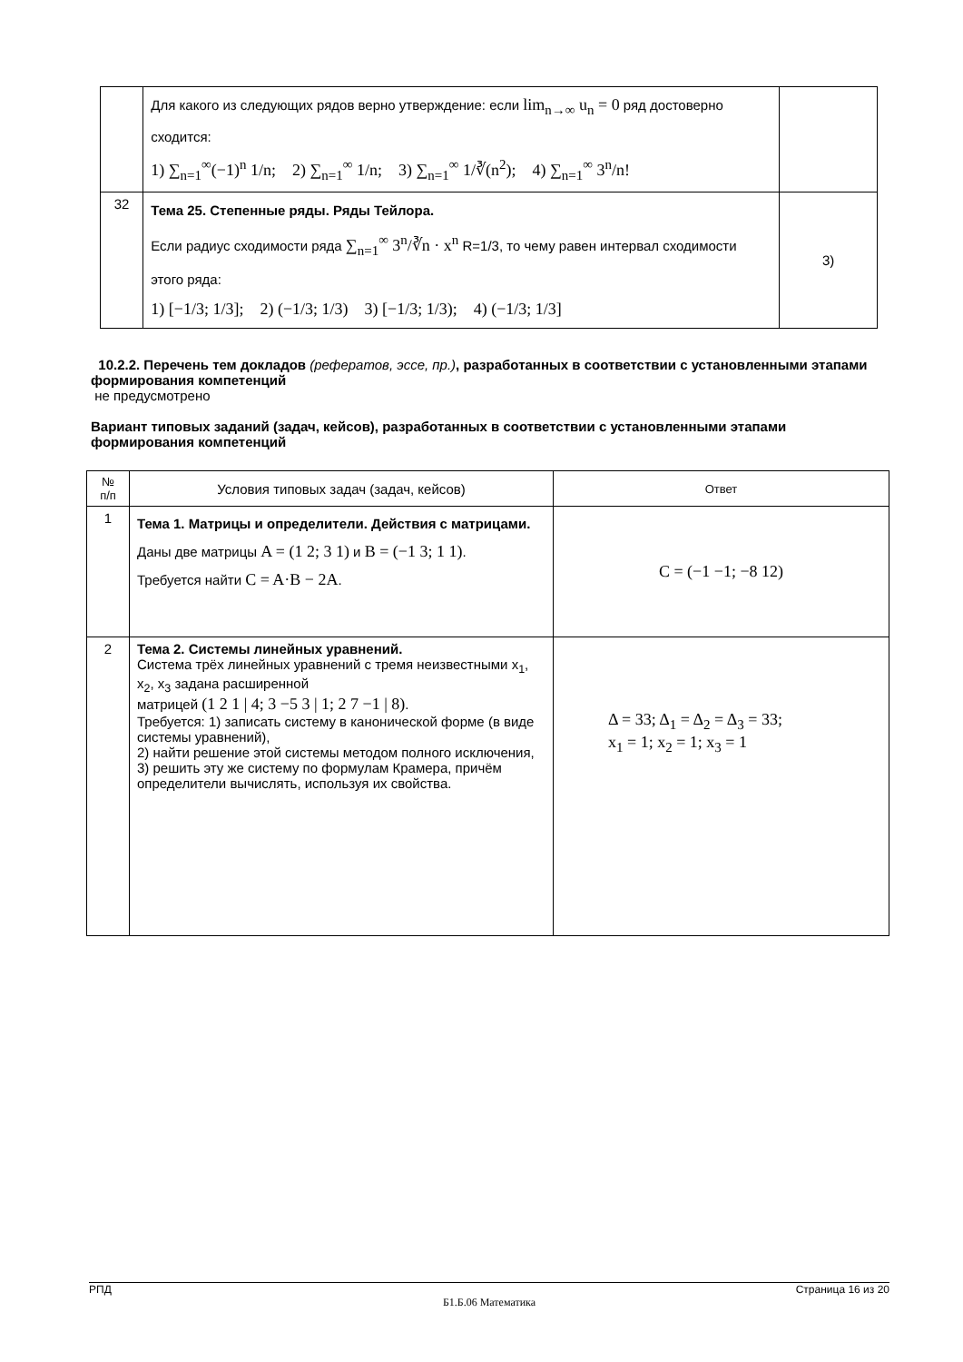| | Для какого из следующих рядов верно утверждение: если lim<sub>n→∞</sub> u<sub>n</sub> = 0 ряд достоверно сходится: 1) ∑<sub>n=1</sub><sup>∞</sup>(−1)<sup>n</sup> 1/n; 2) ∑<sub>n=1</sub><sup>∞</sup> 1/n; 3) ∑<sub>n=1</sub><sup>∞</sup> 1/∛(n<sup>2</sup>); 4) ∑<sub>n=1</sub><sup>∞</sup> 3<sup>n</sup>/n! | |
| 32 | Тема 25. Степенные ряды. Ряды Тейлора. Если радиус сходимости ряда ∑<sub>n=1</sub><sup>∞</sup> 3<sup>n</sup>/∛n · x<sup>n</sup> R=1/3, то чему равен интервал сходимости этого ряда: 1) [−1/3; 1/3]; 2) (−1/3; 1/3) 3) [−1/3; 1/3); 4) (−1/3; 1/3] | 3) |
10.2.2. Перечень тем докладов (рефератов, эссе, пр.), разработанных в соответствии с установленными этапами формирования компетенций
не предусмотрено
Вариант типовых заданий (задач, кейсов), разработанных в соответствии с установленными этапами формирования компетенций
| № п/п | Условия типовых задач (задач, кейсов) | Ответ |
| 1 | Тема 1. Матрицы и определители. Действия с матрицами. Даны две матрицы A = (1 2; 3 1) и B = (−1 3; 1 1) . Требуется найти C = A·B − 2A . | C = (−1 −1; −8 12) |
| 2 | Тема 2. Системы линейных уравнений. Система трёх линейных уравнений с тремя неизвестными x<sub>1</sub>, x<sub>2</sub>, x<sub>3</sub> задана расширенной матрицей (1 2 1 / 4; 3 −5 3 / 1; 2 7 −1 / 8) . Требуется: 1) записать систему в канонической форме (в виде системы уравнений), 2) найти решение этой системы методом полного исключения, 3) решить эту же систему по формулам Крамера, причём определители вычислять, используя их свойства. | Δ = 33; Δ<sub>1</sub> = Δ<sub>2</sub> = Δ<sub>3</sub> = 33; x<sub>1</sub> = 1; x<sub>2</sub> = 1; x<sub>3</sub> = 1 |
РПД Страница 16 из 20
Б1.Б.06 Математика